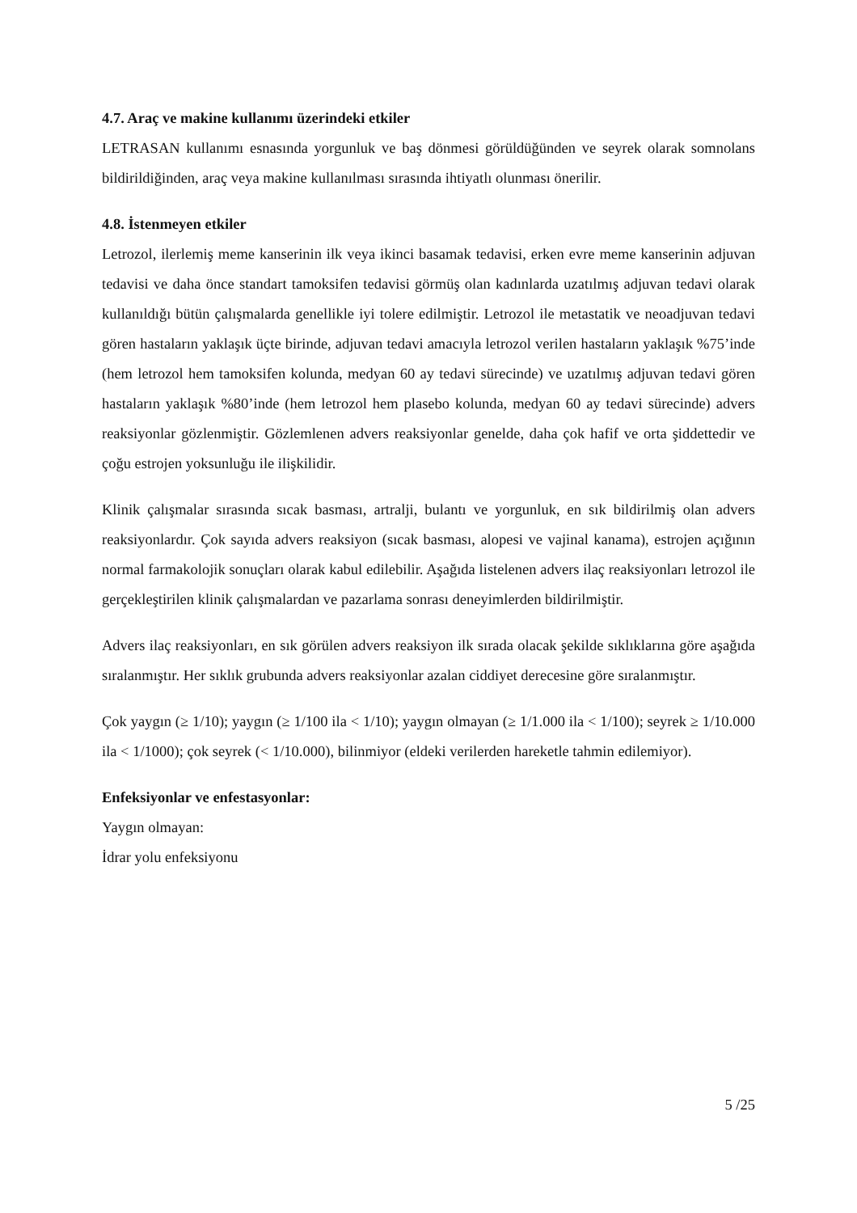4.7. Araç ve makine kullanımı üzerindeki etkiler
LETRASAN kullanımı esnasında yorgunluk ve baş dönmesi görüldüğünden ve seyrek olarak somnolans bildirildiğinden, araç veya makine kullanılması sırasında ihtiyatlı olunması önerilir.
4.8. İstenmeyen etkiler
Letrozol, ilerlemiş meme kanserinin ilk veya ikinci basamak tedavisi, erken evre meme kanserinin adjuvan tedavisi ve daha önce standart tamoksifen tedavisi görmüş olan kadınlarda uzatılmış adjuvan tedavi olarak kullanıldığı bütün çalışmalarda genellikle iyi tolere edilmiştir. Letrozol ile metastatik ve neoadjuvan tedavi gören hastaların yaklaşık üçte birinde, adjuvan tedavi amacıyla letrozol verilen hastaların yaklaşık %75’inde (hem letrozol hem tamoksifen kolunda, medyan 60 ay tedavi sürecinde) ve uzatılmış adjuvan tedavi gören hastaların yaklaşık %80’inde (hem letrozol hem plasebo kolunda, medyan 60 ay tedavi sürecinde) advers reaksiyonlar gözlenmiştir. Gözlemlenen advers reaksiyonlar genelde, daha çok hafif ve orta şiddettedir ve çoğu estrojen yoksunluğu ile ilişkilidir.
Klinik çalışmalar sırasında sıcak basması, artralji, bulantı ve yorgunluk, en sık bildirilmiş olan advers reaksiyonlardır. Çok sayıda advers reaksiyon (sıcak basması, alopesi ve vajinal kanama), estrojen açığının normal farmakolojik sonuçları olarak kabul edilebilir. Aşağıda listelenen advers ilaç reaksiyonları letrozol ile gerçekleştirilen klinik çalışmalardan ve pazarlama sonrası deneyimlerden bildirilmiştir.
Advers ilaç reaksiyonları, en sık görülen advers reaksiyon ilk sırada olacak şekilde sıklıklarına göre aşağıda sıralanmıştır. Her sıklık grubunda advers reaksiyonlar azalan ciddiyet derecesine göre sıralanmıştır.
Çok yaygın (≥ 1/10); yaygın (≥ 1/100 ila < 1/10); yaygın olmayan (≥ 1/1.000 ila < 1/100); seyrek ≥ 1/10.000 ila < 1/1000); çok seyrek (< 1/10.000), bilinmiyor (eldeki verilerden hareketle tahmin edilemiyor).
Enfeksiyonlar ve enfestasyonlar:
Yaygın olmayan:
İdrar yolu enfeksiyonu
5 /25